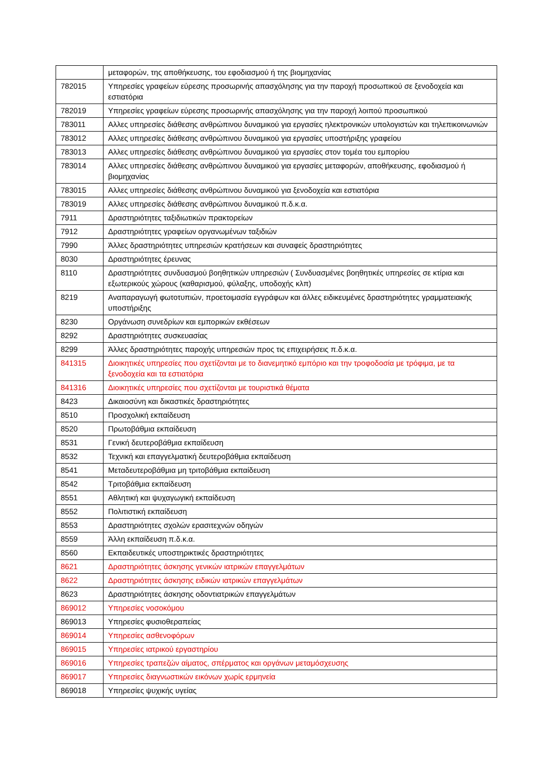| | μεταφορών, της αποθήκευσης, του εφοδιασμού ή της βιομηχανίας |
| 782015 | Υπηρεσίες γραφείων εύρεσης προσωρινής απασχόλησης για την παροχή προσωπικού σε ξενοδοχεία και εστιατόρια |
| 782019 | Υπηρεσίες γραφείων εύρεσης προσωρινής απασχόλησης για την παροχή λοιπού προσωπικού |
| 783011 | Αλλες υπηρεσίες διάθεσης ανθρώπινου δυναμικού για εργασίες ηλεκτρονικών υπολογιστών και τηλεπικοινωνιών |
| 783012 | Αλλες υπηρεσίες διάθεσης ανθρώπινου δυναμικού για εργασίες υποστήριξης γραφείου |
| 783013 | Αλλες υπηρεσίες διάθεσης ανθρώπινου δυναμικού για εργασίες στον τομέα του εμπορίου |
| 783014 | Αλλες υπηρεσίες διάθεσης ανθρώπινου δυναμικού για εργασίες μεταφορών, αποθήκευσης, εφοδιασμού ή βιομηχανίας |
| 783015 | Αλλες υπηρεσίες διάθεσης ανθρώπινου δυναμικού για ξενοδοχεία και εστιατόρια |
| 783019 | Αλλες υπηρεσίες διάθεσης ανθρώπινου δυναμικού π.δ.κ.α. |
| 7911 | Δραστηριότητες ταξιδιωτικών πρακτορείων |
| 7912 | Δραστηριότητες γραφείων οργανωμένων ταξιδιών |
| 7990 | Άλλες δραστηριότητες υπηρεσιών κρατήσεων και συναφείς δραστηριότητες |
| 8030 | Δραστηριότητες έρευνας |
| 8110 | Δραστηριότητες συνδυασμού βοηθητικών υπηρεσιών ( Συνδυασμένες βοηθητικές υπηρεσίες σε κτίρια και εξωτερικούς χώρους (καθαρισμού, φύλαξης, υποδοχής κλπ) |
| 8219 | Αναπαραγωγή φωτοτυπιών, προετοιμασία εγγράφων και άλλες ειδικευμένες δραστηριότητες γραμματειακής υποστήριξης |
| 8230 | Οργάνωση συνεδρίων και εμπορικών εκθέσεων |
| 8292 | Δραστηριότητες συσκευασίας |
| 8299 | Άλλες δραστηριότητες παροχής υπηρεσιών προς τις επιχειρήσεις π.δ.κ.α. |
| 841315 | Διοικητικές υπηρεσίες που σχετίζονται με το διανεμητικό εμπόριο και την τροφοδοσία με τρόφιμα, με τα ξενοδοχεία και τα εστιατόρια |
| 841316 | Διοικητικές υπηρεσίες που σχετίζονται με τουριστικά θέματα |
| 8423 | Δικαιοσύνη και δικαστικές δραστηριότητες |
| 8510 | Προσχολική εκπαίδευση |
| 8520 | Πρωτοβάθμια εκπαίδευση |
| 8531 | Γενική δευτεροβάθμια εκπαίδευση |
| 8532 | Τεχνική και επαγγελματική δευτεροβάθμια εκπαίδευση |
| 8541 | Μεταδευτεροβάθμια μη τριτοβάθμια εκπαίδευση |
| 8542 | Τριτοβάθμια εκπαίδευση |
| 8551 | Αθλητική και ψυχαγωγική εκπαίδευση |
| 8552 | Πολιτιστική εκπαίδευση |
| 8553 | Δραστηριότητες σχολών ερασιτεχνών οδηγών |
| 8559 | Άλλη εκπαίδευση π.δ.κ.α. |
| 8560 | Εκπαιδευτικές υποστηρικτικές δραστηριότητες |
| 8621 | Δραστηριότητες άσκησης γενικών ιατρικών επαγγελμάτων |
| 8622 | Δραστηριότητες άσκησης ειδικών ιατρικών επαγγελμάτων |
| 8623 | Δραστηριότητες άσκησης οδοντιατρικών επαγγελμάτων |
| 869012 | Υπηρεσίες νοσοκόμου |
| 869013 | Υπηρεσίες φυσιοθεραπείας |
| 869014 | Υπηρεσίες ασθενοφόρων |
| 869015 | Υπηρεσίες ιατρικού εργαστηρίου |
| 869016 | Υπηρεσίες τραπεζών αίματος, σπέρματος και οργάνων μεταμόσχευσης |
| 869017 | Υπηρεσίες διαγνωστικών εικόνων χωρίς ερμηνεία |
| 869018 | Υπηρεσίες ψυχικής υγείας |